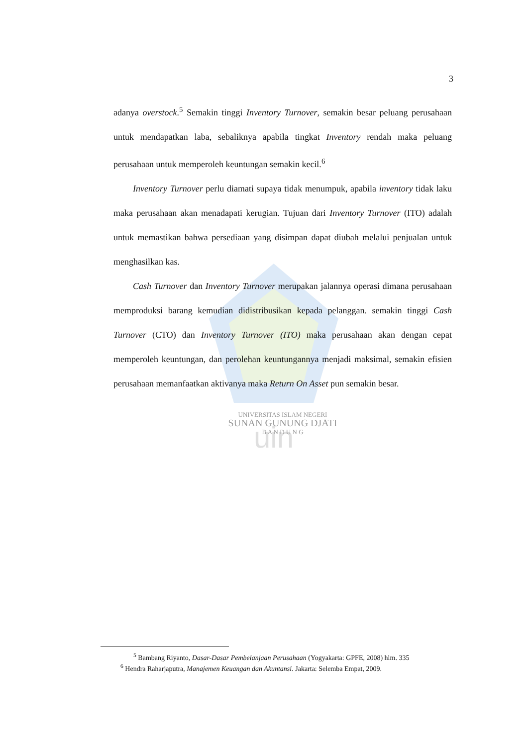uin
3
adanya overstock.<sup>5</sup> Semakin tinggi Inventory Turnover, semakin besar peluang perusahaan untuk mendapatkan laba, sebaliknya apabila tingkat Inventory rendah maka peluang perusahaan untuk memperoleh keuntungan semakin kecil.<sup>6</sup>
Inventory Turnover perlu diamati supaya tidak menumpuk, apabila inventory tidak laku maka perusahaan akan menadapati kerugian. Tujuan dari Inventory Turnover (ITO) adalah untuk memastikan bahwa persediaan yang disimpan dapat diubah melalui penjualan untuk menghasilkan kas.
Cash Turnover dan Inventory Turnover merupakan jalannya operasi dimana perusahaan memproduksi barang kemudian didistribusikan kepada pelanggan. semakin tinggi Cash Turnover (CTO) dan Inventory Turnover (ITO) maka perusahaan akan dengan cepat memperoleh keuntungan, dan perolehan keuntungannya menjadi maksimal, semakin efisien perusahaan memanfaatkan aktivanya maka Return On Asset pun semakin besar.
UNIVERSITAS ISLAM NEGERI
SUNAN GUNUNG DJATI
B A N D U N G
<sup>5</sup> Bambang Riyanto, Dasar-Dasar Pembelanjaan Perusahaan (Yogyakarta: GPFE, 2008) hlm. 335
<sup>6</sup> Hendra Raharjaputra, Manajemen Keuangan dan Akuntansi. Jakarta: Selemba Empat, 2009.